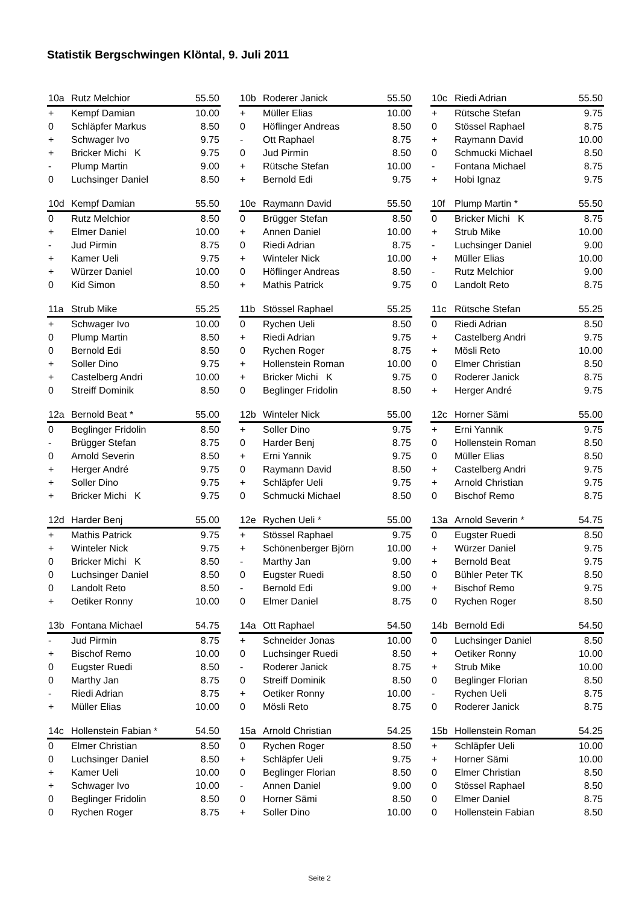Statistik Bergschwingen Klöntal, 9. Juli 2011
| 10a | Rutz Melchior | 55.50 |
| --- | --- | --- |
| + | Kempf Damian | 10.00 |
| 0 | Schläpfer Markus | 8.50 |
| + | Schwager Ivo | 9.75 |
| + | Bricker Michi K | 9.75 |
| - | Plump Martin | 9.00 |
| 0 | Luchsinger Daniel | 8.50 |
| 10b | Roderer Janick | 55.50 |
| --- | --- | --- |
| + | Müller Elias | 10.00 |
| 0 | Höflinger Andreas | 8.50 |
| - | Ott Raphael | 8.75 |
| 0 | Jud Pirmin | 8.50 |
| + | Rütsche Stefan | 10.00 |
| + | Bernold Edi | 9.75 |
| 10c | Riedi Adrian | 55.50 |
| --- | --- | --- |
| + | Rütsche Stefan | 9.75 |
| 0 | Stössel Raphael | 8.75 |
| + | Raymann David | 10.00 |
| 0 | Schmucki Michael | 8.50 |
| - | Fontana Michael | 8.75 |
| + | Hobi Ignaz | 9.75 |
| 10d | Kempf Damian | 55.50 |
| --- | --- | --- |
| 0 | Rutz Melchior | 8.50 |
| + | Elmer Daniel | 10.00 |
| - | Jud Pirmin | 8.75 |
| + | Kamer Ueli | 9.75 |
| + | Würzer Daniel | 10.00 |
| 0 | Kid Simon | 8.50 |
| 10e | Raymann David | 55.50 |
| --- | --- | --- |
| 0 | Brügger Stefan | 8.50 |
| + | Annen Daniel | 10.00 |
| 0 | Riedi Adrian | 8.75 |
| + | Winteler Nick | 10.00 |
| 0 | Höflinger Andreas | 8.50 |
| + | Mathis Patrick | 9.75 |
| 10f | Plump Martin * | 55.50 |
| --- | --- | --- |
| 0 | Bricker Michi K | 8.75 |
| + | Strub Mike | 10.00 |
| - | Luchsinger Daniel | 9.00 |
| + | Müller Elias | 10.00 |
| - | Rutz Melchior | 9.00 |
| 0 | Landolt Reto | 8.75 |
| 11a | Strub Mike | 55.25 |
| --- | --- | --- |
| + | Schwager Ivo | 10.00 |
| 0 | Plump Martin | 8.50 |
| 0 | Bernold Edi | 8.50 |
| + | Soller Dino | 9.75 |
| + | Castelberg Andri | 10.00 |
| 0 | Streiff Dominik | 8.50 |
| 11b | Stössel Raphael | 55.25 |
| --- | --- | --- |
| 0 | Rychen Ueli | 8.50 |
| + | Riedi Adrian | 9.75 |
| 0 | Rychen Roger | 8.75 |
| + | Hollenstein Roman | 10.00 |
| + | Bricker Michi K | 9.75 |
| 0 | Beglinger Fridolin | 8.50 |
| 11c | Rütsche Stefan | 55.25 |
| --- | --- | --- |
| 0 | Riedi Adrian | 8.50 |
| + | Castelberg Andri | 9.75 |
| + | Mösli Reto | 10.00 |
| 0 | Elmer Christian | 8.50 |
| 0 | Roderer Janick | 8.75 |
| + | Herger André | 9.75 |
| 12a | Bernold Beat * | 55.00 |
| --- | --- | --- |
| 0 | Beglinger Fridolin | 8.50 |
| - | Brügger Stefan | 8.75 |
| 0 | Arnold Severin | 8.50 |
| + | Herger André | 9.75 |
| + | Soller Dino | 9.75 |
| + | Bricker Michi K | 9.75 |
| 12b | Winteler Nick | 55.00 |
| --- | --- | --- |
| + | Soller Dino | 9.75 |
| 0 | Harder Benj | 8.75 |
| + | Erni Yannik | 9.75 |
| 0 | Raymann David | 8.50 |
| + | Schläpfer Ueli | 9.75 |
| 0 | Schmucki Michael | 8.50 |
| 12c | Horner Sämi | 55.00 |
| --- | --- | --- |
| + | Erni Yannik | 9.75 |
| 0 | Hollenstein Roman | 8.50 |
| 0 | Müller Elias | 8.50 |
| + | Castelberg Andri | 9.75 |
| + | Arnold Christian | 9.75 |
| 0 | Bischof Remo | 8.75 |
| 12d | Harder Benj | 55.00 |
| --- | --- | --- |
| + | Mathis Patrick | 9.75 |
| + | Winteler Nick | 9.75 |
| 0 | Bricker Michi K | 8.50 |
| 0 | Luchsinger Daniel | 8.50 |
| 0 | Landolt Reto | 8.50 |
| + | Oetiker Ronny | 10.00 |
| 12e | Rychen Ueli * | 55.00 |
| --- | --- | --- |
| + | Stössel Raphael | 9.75 |
| + | Schönenberger Björn | 10.00 |
| - | Marthy Jan | 9.00 |
| 0 | Eugster Ruedi | 8.50 |
| - | Bernold Edi | 9.00 |
| 0 | Elmer Daniel | 8.75 |
| 13a | Arnold Severin * | 54.75 |
| --- | --- | --- |
| 0 | Eugster Ruedi | 8.50 |
| + | Würzer Daniel | 9.75 |
| + | Bernold Beat | 9.75 |
| 0 | Bühler Peter TK | 8.50 |
| + | Bischof Remo | 9.75 |
| 0 | Rychen Roger | 8.50 |
| 13b | Fontana Michael | 54.75 |
| --- | --- | --- |
| - | Jud Pirmin | 8.75 |
| + | Bischof Remo | 10.00 |
| 0 | Eugster Ruedi | 8.50 |
| 0 | Marthy Jan | 8.75 |
| - | Riedi Adrian | 8.75 |
| + | Müller Elias | 10.00 |
| 14a | Ott Raphael | 54.50 |
| --- | --- | --- |
| + | Schneider Jonas | 10.00 |
| 0 | Luchsinger Ruedi | 8.50 |
| - | Roderer Janick | 8.75 |
| 0 | Streiff Dominik | 8.50 |
| + | Oetiker Ronny | 10.00 |
| 0 | Mösli Reto | 8.75 |
| 14b | Bernold Edi | 54.50 |
| --- | --- | --- |
| 0 | Luchsinger Daniel | 8.50 |
| + | Oetiker Ronny | 10.00 |
| + | Strub Mike | 10.00 |
| 0 | Beglinger Florian | 8.50 |
| - | Rychen Ueli | 8.75 |
| 0 | Roderer Janick | 8.75 |
| 14c | Hollenstein Fabian * | 54.50 |
| --- | --- | --- |
| 0 | Elmer Christian | 8.50 |
| 0 | Luchsinger Daniel | 8.50 |
| + | Kamer Ueli | 10.00 |
| + | Schwager Ivo | 10.00 |
| 0 | Beglinger Fridolin | 8.50 |
| 0 | Rychen Roger | 8.75 |
| 15a | Arnold Christian | 54.25 |
| --- | --- | --- |
| 0 | Rychen Roger | 8.50 |
| + | Schläpfer Ueli | 9.75 |
| 0 | Beglinger Florian | 8.50 |
| - | Annen Daniel | 9.00 |
| 0 | Horner Sämi | 8.50 |
| + | Soller Dino | 10.00 |
| 15b | Hollenstein Roman | 54.25 |
| --- | --- | --- |
| + | Schläpfer Ueli | 10.00 |
| + | Horner Sämi | 10.00 |
| 0 | Elmer Christian | 8.50 |
| 0 | Stössel Raphael | 8.50 |
| 0 | Elmer Daniel | 8.75 |
| 0 | Hollenstein Fabian | 8.50 |
Seite 2